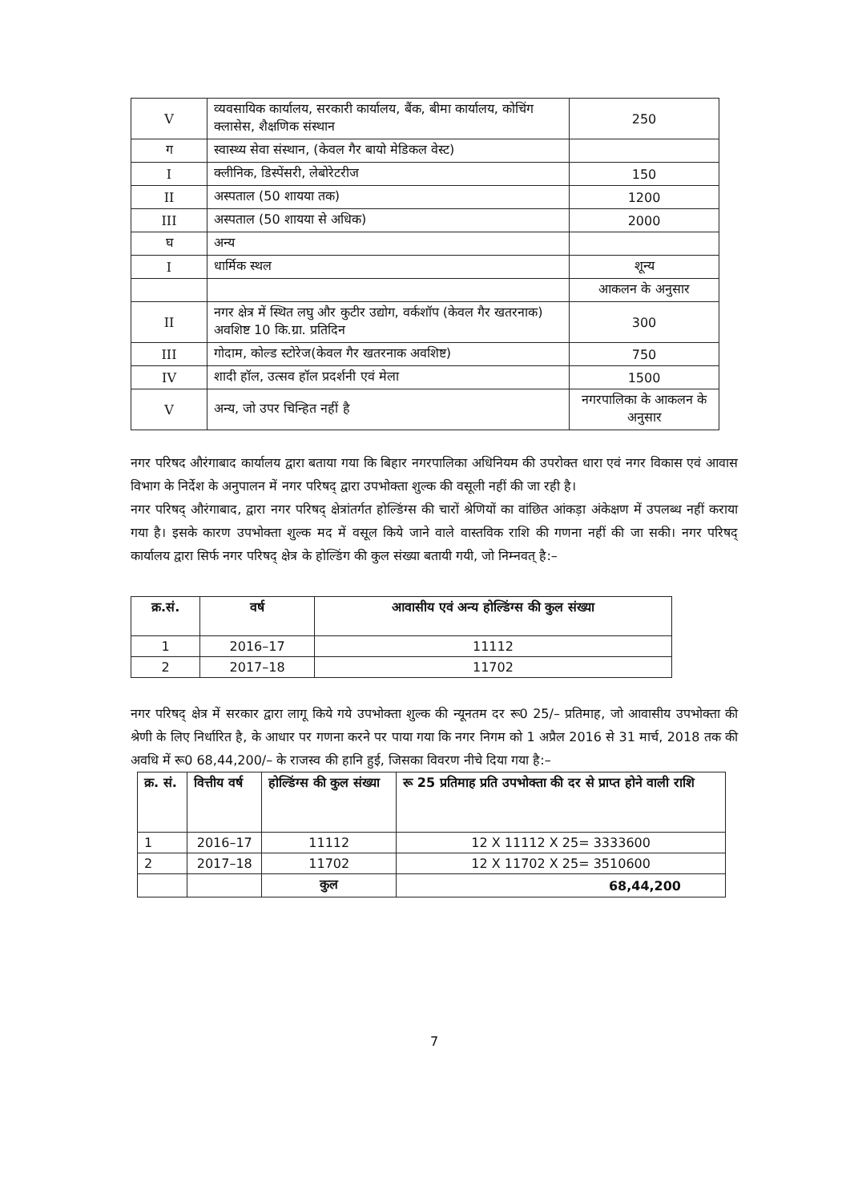| V | व्यवसायिक कार्यालय, सरकारी कार्यालय, बैंक, बीमा कार्यालय, कोचिंग क्लासेस, शैक्षणिक संस्थान | 250 |
| ग | स्वास्थ्य सेवा संस्थान, (केवल गैर बायो मेडिकल वेस्ट) | |
| I | क्लीनिक, डिस्पेंसरी, लेबोरेटरीज | 150 |
| II | अस्पताल (50 शायया तक) | 1200 |
| III | अस्पताल (50 शायया से अधिक) | 2000 |
| घ | अन्य | |
| I | धार्मिक स्थल | शून्य |
| | | आकलन के अनुसार |
| II | नगर क्षेत्र में स्थित लघु और कुटीर उद्योग, वर्कशॉप (केवल गैर खतरनाक) अवशिष्ट 10 कि.ग्रा. प्रतिदिन | 300 |
| III | गोदाम, कोल्ड स्टोरेज(केवल गैर खतरनाक अवशिष्ट) | 750 |
| IV | शादी हॉल, उत्सव हॉल प्रदर्शनी एवं मेला | 1500 |
| V | अन्य, जो उपर चिन्हित नहीं है | नगरपालिका के आकलन के अनुसार |
नगर परिषद औरंगाबाद कार्यालय द्वारा बताया गया कि बिहार नगरपालिका अधिनियम की उपरोक्त धारा एवं नगर विकास एवं आवास विभाग के निर्देश के अनुपालन में नगर परिषद् द्वारा उपभोक्ता शुल्क की वसूली नहीं की जा रही है।
नगर परिषद् औरंगाबाद, द्वारा नगर परिषद् क्षेत्रांतर्गत होल्डिंग्स की चारों श्रेणियों का वांछित आंकड़ा अंकेक्षण में उपलब्ध नहीं कराया गया है। इसके कारण उपभोक्ता शुल्क मद में वसूल किये जाने वाले वास्तविक राशि की गणना नहीं की जा सकी। नगर परिषद् कार्यालय द्वारा सिर्फ नगर परिषद् क्षेत्र के होल्डिंग की कुल संख्या बतायी गयी, जो निम्नवत् है:–
| क्र.सं. | वर्ष | आवासीय एवं अन्य होल्डिंग्स की कुल संख्या |
| --- | --- | --- |
| 1 | 2016–17 | 11112 |
| 2 | 2017–18 | 11702 |
नगर परिषद् क्षेत्र में सरकार द्वारा लागू किये गये उपभोक्ता शुल्क की न्यूनतम दर रू0 25/– प्रतिमाह, जो आवासीय उपभोक्ता की श्रेणी के लिए निर्धारित है, के आधार पर गणना करने पर पाया गया कि नगर निगम को 1 अप्रैल 2016 से 31 मार्च, 2018 तक की अवधि में रू0 68,44,200/– के राजस्व की हानि हुई, जिसका विवरण नीचे दिया गया है:–
| क्र. सं. | वित्तीय वर्ष | होल्डिंग्स की कुल संख्या | रू 25 प्रतिमाह प्रति उपभोक्ता की दर से प्राप्त होने वाली राशि |
| --- | --- | --- | --- |
| 1 | 2016–17 | 11112 | 12 X 11112 X 25= 3333600 |
| 2 | 2017–18 | 11702 | 12 X 11702 X 25= 3510600 |
| | | कुल | 68,44,200 |
7